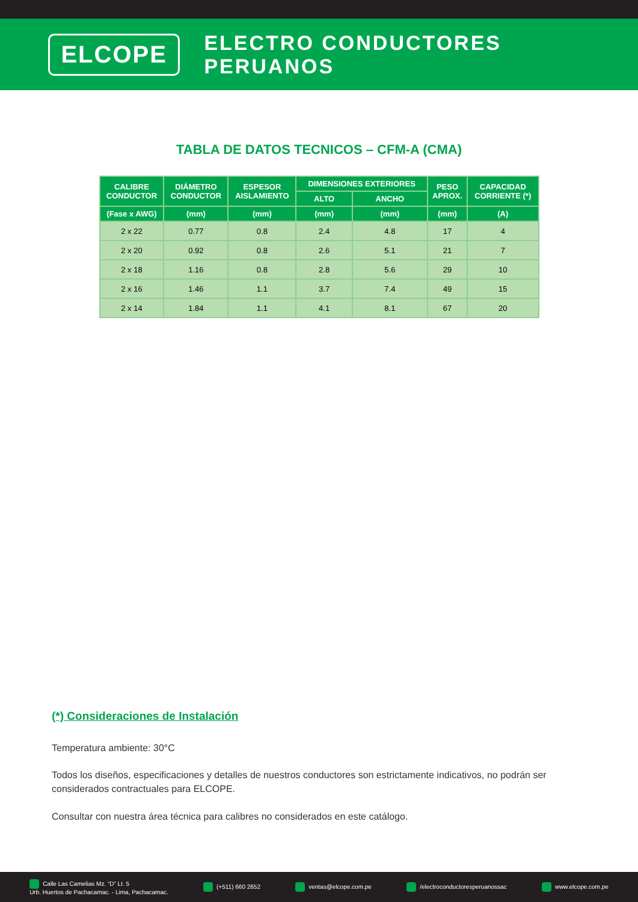ELCOPE
ELECTRO CONDUCTORES PERUANOS
TABLA DE DATOS TECNICOS – CFM-A (CMA)
| CALIBRE CONDUCTOR | DIÁMETRO CONDUCTOR | ESPESOR AISLAMIENTO | DIMENSIONES EXTERIORES | | PESO APROX. | CAPACIDAD CORRIENTE (*) |
| --- | --- | --- | --- | --- | --- | --- |
| | | | ALTO | ANCHO | | |
| (Fase x AWG) | (mm) | (mm) | (mm) | (mm) | (mm) | (A) |
| 2 x 22 | 0.77 | 0.8 | 2.4 | 4.8 | 17 | 4 |
| 2 x 20 | 0.92 | 0.8 | 2.6 | 5.1 | 21 | 7 |
| 2 x 18 | 1.16 | 0.8 | 2.8 | 5.6 | 29 | 10 |
| 2 x 16 | 1.46 | 1.1 | 3.7 | 7.4 | 49 | 15 |
| 2 x 14 | 1.84 | 1.1 | 4.1 | 8.1 | 67 | 20 |
(*) Consideraciones de Instalación
Temperatura ambiente: 30°C
Todos los diseños, especificaciones y detalles de nuestros conductores son estrictamente indicativos, no podrán ser considerados contractuales para ELCOPE.
Consultar con nuestra área técnica para calibres no considerados en este catálogo.
Calle Las Camelias Mz. “D” Lt. 5
Urb. Huertos de Pachacamac. - Lima, Pachacamac. (+511) 660 2652 ventas@elcope.com.pe /electroconductoresperuanossac www.elcope.com.pe